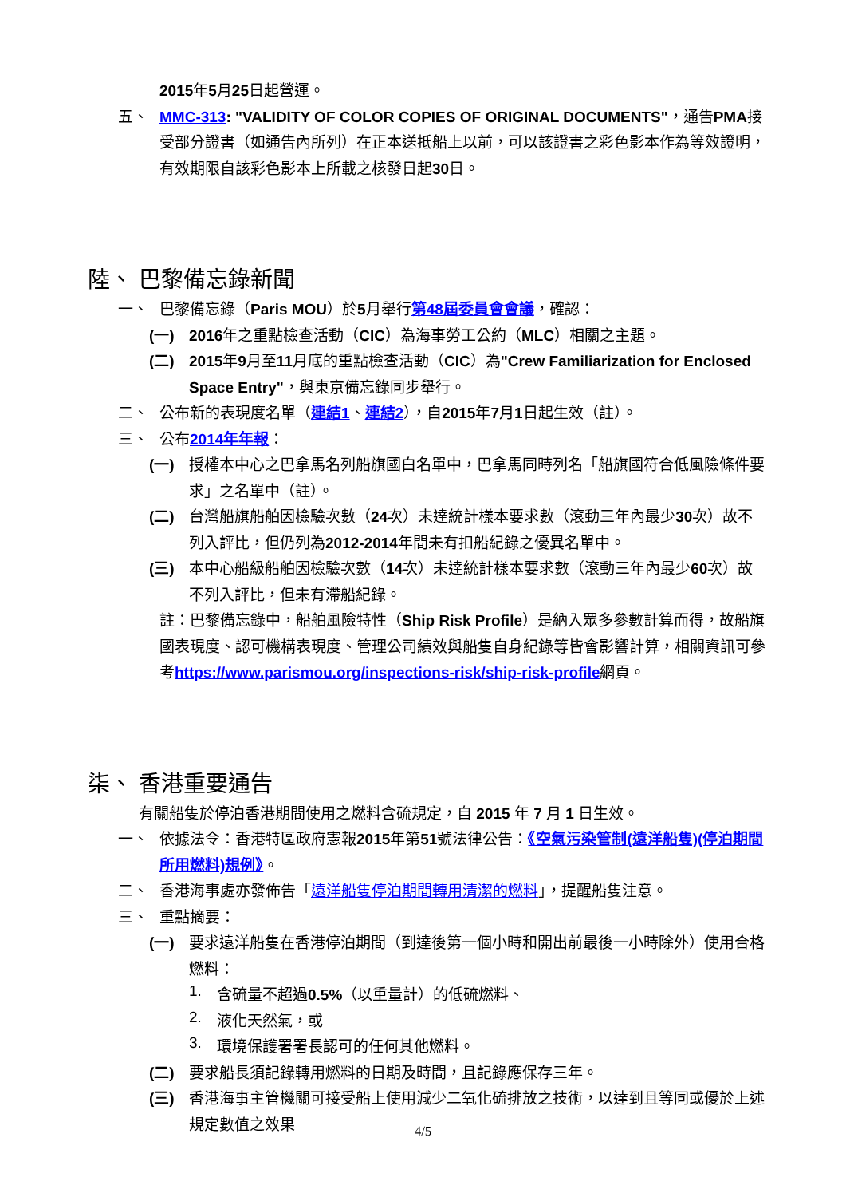2015年5月25日起營運。
五、
MMC-313: "VALIDITY OF COLOR COPIES OF ORIGINAL DOCUMENTS"，通告PMA接受部分證書（如通告內所列）在正本送抵船上以前，可以該證書之彩色影本作為等效證明，有效期限自該彩色影本上所載之核發日起30日。
陸、 巴黎備忘錄新聞
一、
巴黎備忘錄（Paris MOU）於5月舉行第48屆委員會會議，確認：
(一)
2016年之重點檢查活動（CIC）為海事勞工公約（MLC）相關之主題。
(二)
2015年9月至11月底的重點檢查活動（CIC）為"Crew Familiarization for Enclosed Space Entry"，與東京備忘錄同步舉行。
二、
公布新的表現度名單（連結1、連結2），自2015年7月1日起生效（註）。
三、
公布2014年年報：
(一)
授權本中心之巴拿馬名列船旗國白名單中，巴拿馬同時列名「船旗國符合低風險條件要求」之名單中（註）。
(二)
台灣船旗船舶因檢驗次數（24次）未達統計樣本要求數（滾動三年內最少30次）故不列入評比，但仍列為2012-2014年間未有扣船紀錄之優異名單中。
(三)
本中心船級船舶因檢驗次數（14次）未達統計樣本要求數（滾動三年內最少60次）故不列入評比，但未有滯船紀錄。
註：巴黎備忘錄中，船舶風險特性（Ship Risk Profile）是納入眾多參數計算而得，故船旗國表現度、認可機構表現度、管理公司績效與船隻自身紀錄等皆會影響計算，相關資訊可參考https://www.parismou.org/inspections-risk/ship-risk-profile網頁。
柒、 香港重要通告
有關船隻於停泊香港期間使用之燃料含硫規定，自 2015 年 7 月 1 日生效。
一、
依據法令：香港特區政府憲報2015年第51號法律公告：《空氣污染管制(遠洋船隻)(停泊期間所用燃料)規例》。
二、
香港海事處亦發佈告「遠洋船隻停泊期間轉用清潔的燃料」，提醒船隻注意。
三、
重點摘要：
(一)
要求遠洋船隻在香港停泊期間（到達後第一個小時和開出前最後一小時除外）使用合格燃料：
1.
含硫量不超過0.5%（以重量計）的低硫燃料、
2.
液化天然氣，或
3.
環境保護署署長認可的任何其他燃料。
(二)
要求船長須記錄轉用燃料的日期及時間，且記錄應保存三年。
(三)
香港海事主管機關可接受船上使用減少二氧化硫排放之技術，以達到且等同或優於上述規定數值之效果
4/5